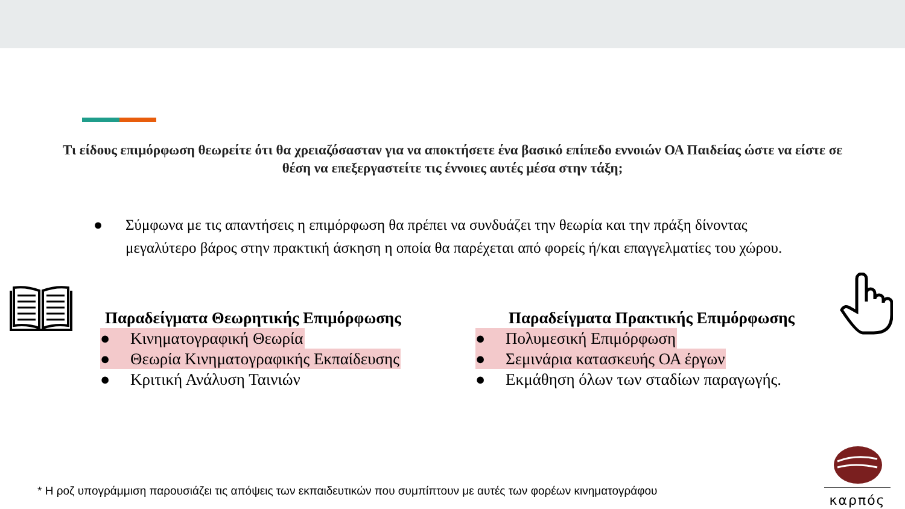Τι είδους επιμόρφωση θεωρείτε ότι θα χρειαζόσασταν για να αποκτήσετε ένα βασικό επίπεδο εννοιών ΟΑ Παιδείας ώστε να είστε σε θέση να επεξεργαστείτε τις έννοιες αυτές μέσα στην τάξη;
● Σύμφωνα με τις απαντήσεις η επιμόρφωση θα πρέπει να συνδυάζει την θεωρία και την πράξη δίνοντας μεγαλύτερο βάρος στην πρακτική άσκηση η οποία θα παρέχεται από φορείς ή/και επαγγελματίες του χώρου.
Παραδείγματα Θεωρητικής Επιμόρφωσης
● Κινηματογραφική Θεωρία
● Θεωρία Κινηματογραφικής Εκπαίδευσης
● Κριτική Ανάλυση Ταινιών
Παραδείγματα Πρακτικής Επιμόρφωσης
● Πολυμεσική Επιμόρφωση
● Σεμινάρια κατασκευής ΟΑ έργων
● Εκμάθηση όλων των σταδίων παραγωγής.
* Η ροζ υπογράμμιση παρουσιάζει τις απόψεις των εκπαιδευτικών που συμπίπτουν με αυτές των φορέων κινηματογράφου
καρπός